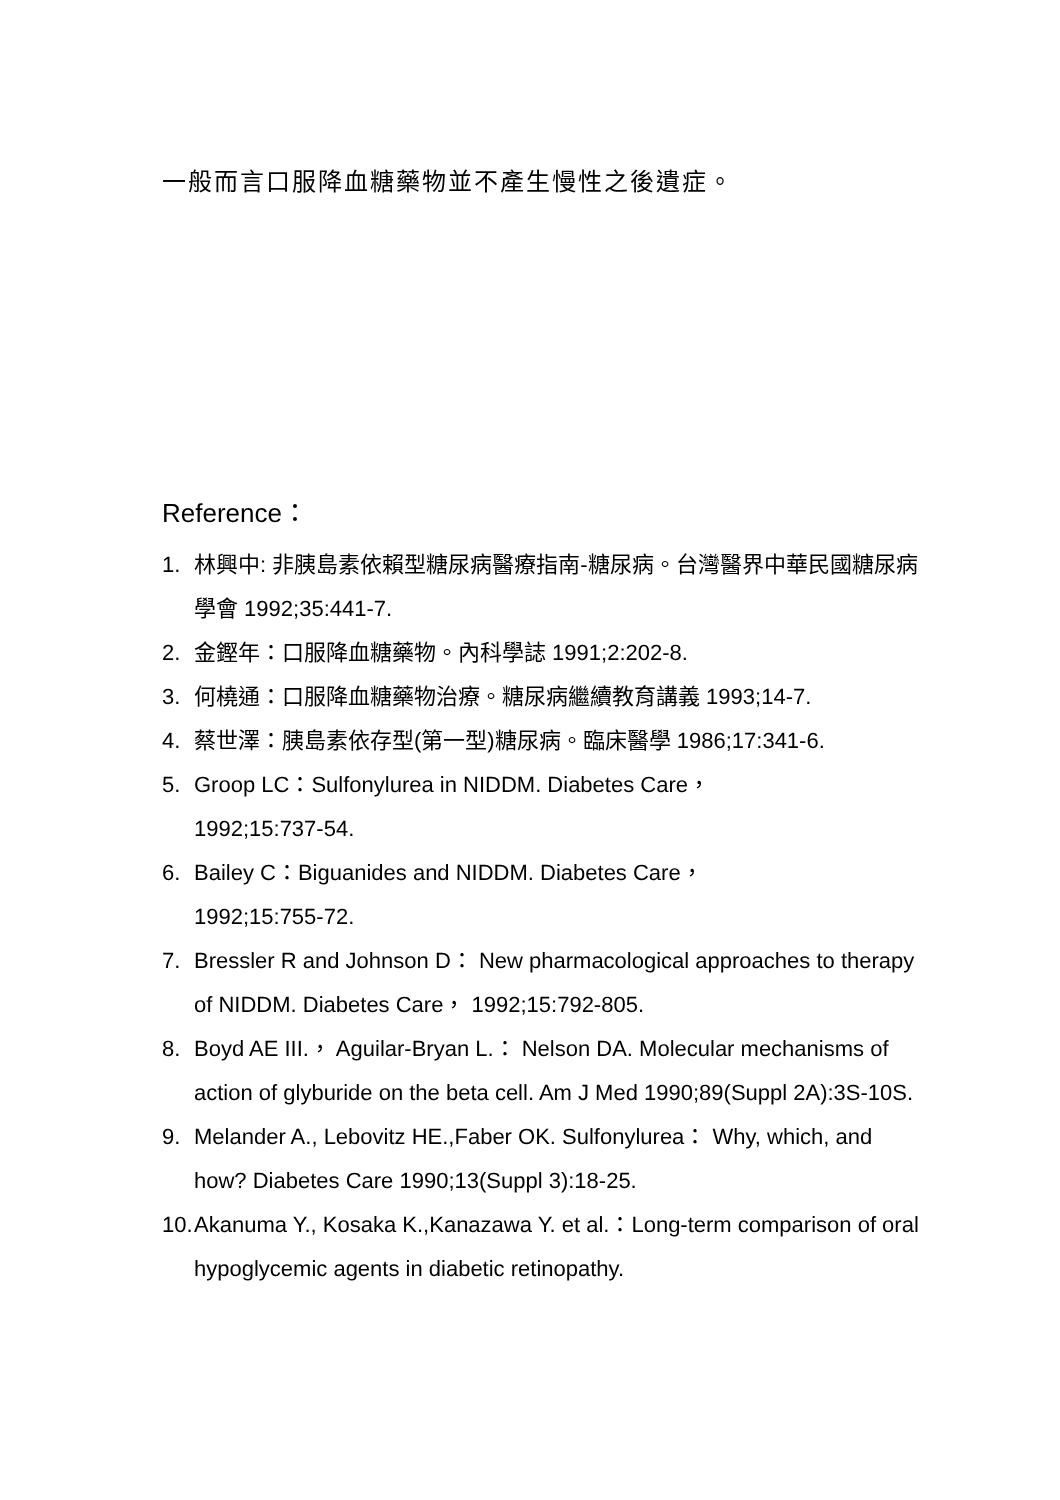一般而言口服降血糖藥物並不產生慢性之後遺症。
Reference：
1. 林興中: 非胰島素依賴型糖尿病醫療指南-糖尿病。台灣醫界中華民國糖尿病學會 1992;35:441-7.
2. 金鏗年：口服降血糖藥物。內科學誌 1991;2:202-8.
3. 何橈通：口服降血糖藥物治療。糖尿病繼續教育講義 1993;14-7.
4. 蔡世澤：胰島素依存型(第一型)糖尿病。臨床醫學 1986;17:341-6.
5. Groop LC：Sulfonylurea in NIDDM. Diabetes Care，
1992;15:737-54.
6. Bailey C：Biguanides and NIDDM. Diabetes Care，
1992;15:755-72.
7. Bressler R and Johnson D： New pharmacological approaches to therapy of NIDDM. Diabetes Care， 1992;15:792-805.
8. Boyd AE III.， Aguilar-Bryan L.： Nelson DA. Molecular mechanisms of action of glyburide on the beta cell. Am J Med 1990;89(Suppl 2A):3S-10S.
9. Melander A., Lebovitz HE.,Faber OK. Sulfonylurea： Why, which, and how? Diabetes Care 1990;13(Suppl 3):18-25.
10. Akanuma Y., Kosaka K.,Kanazawa Y. et al.：Long-term comparison of oral hypoglycemic agents in diabetic retinopathy.